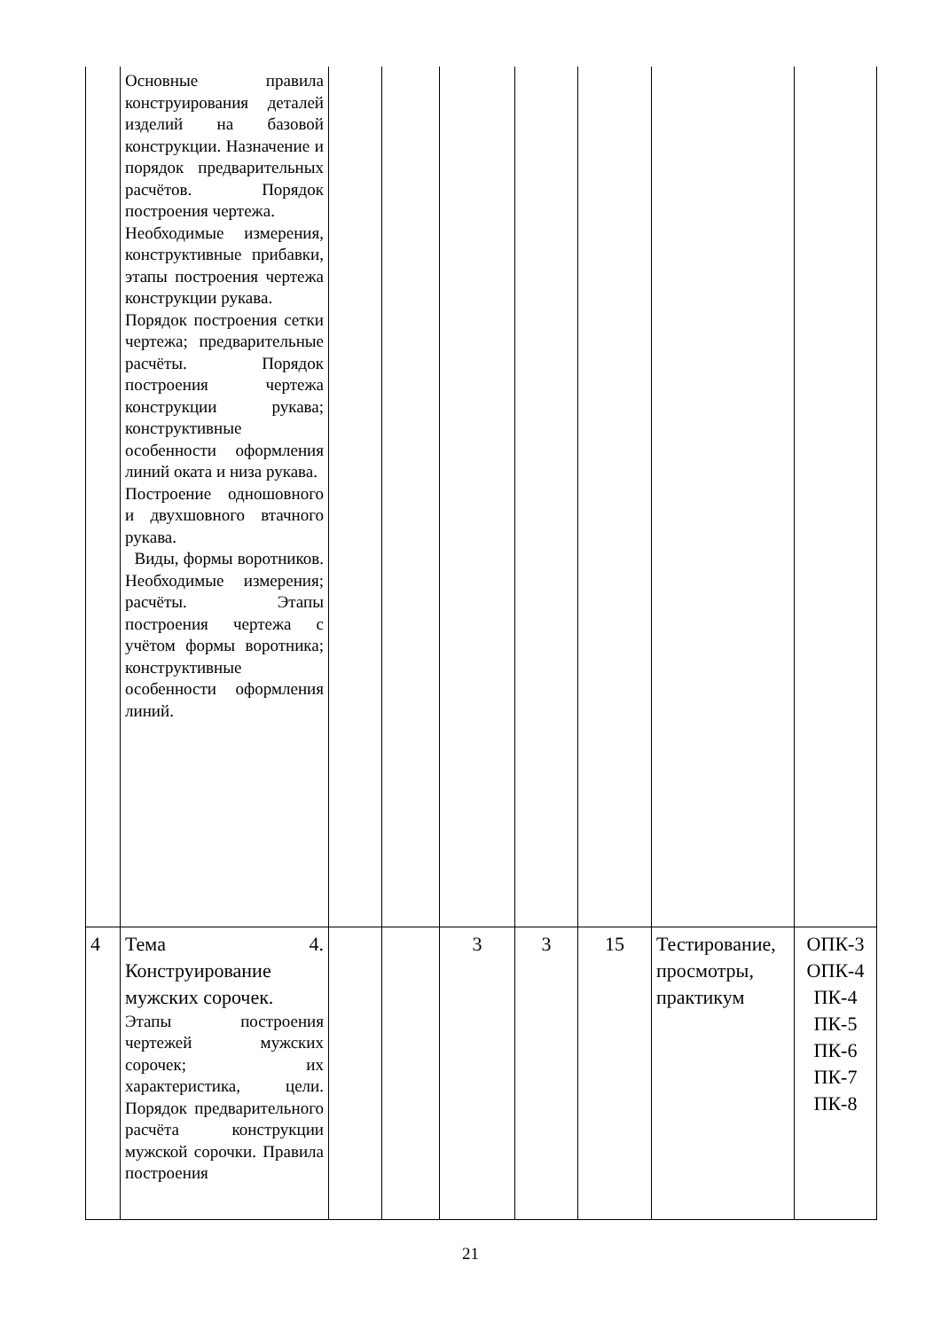| | Основные правила конструирования деталей изделий на базовой конструкции. Назначение и порядок предварительных расчётов. Порядок построения чертежа. Необходимые измерения, конструктивные прибавки, этапы построения чертежа конструкции рукава. Порядок построения сетки чертежа; предварительные расчёты. Порядок построения чертежа конструкции рукава; конструктивные особенности оформления линий оката и низа рукава. Построение одношовного и двухшовного втачного рукава. Виды, формы воротников. Необходимые измерения; расчёты. Этапы построения чертежа с учётом формы воротника; конструктивные особенности оформления линий. | | | | | | | |
| 4 | Тема 4. Конструирование мужских сорочек. Этапы построения чертежей мужских сорочек; их характеристика, цели. Порядок предварительного расчёта конструкции мужской сорочки. Правила построения | | | 3 | 3 | 15 | Тестирование, просмотры, практикум | ОПК-3 ОПК-4 ПК-4 ПК-5 ПК-6 ПК-7 ПК-8 |
21